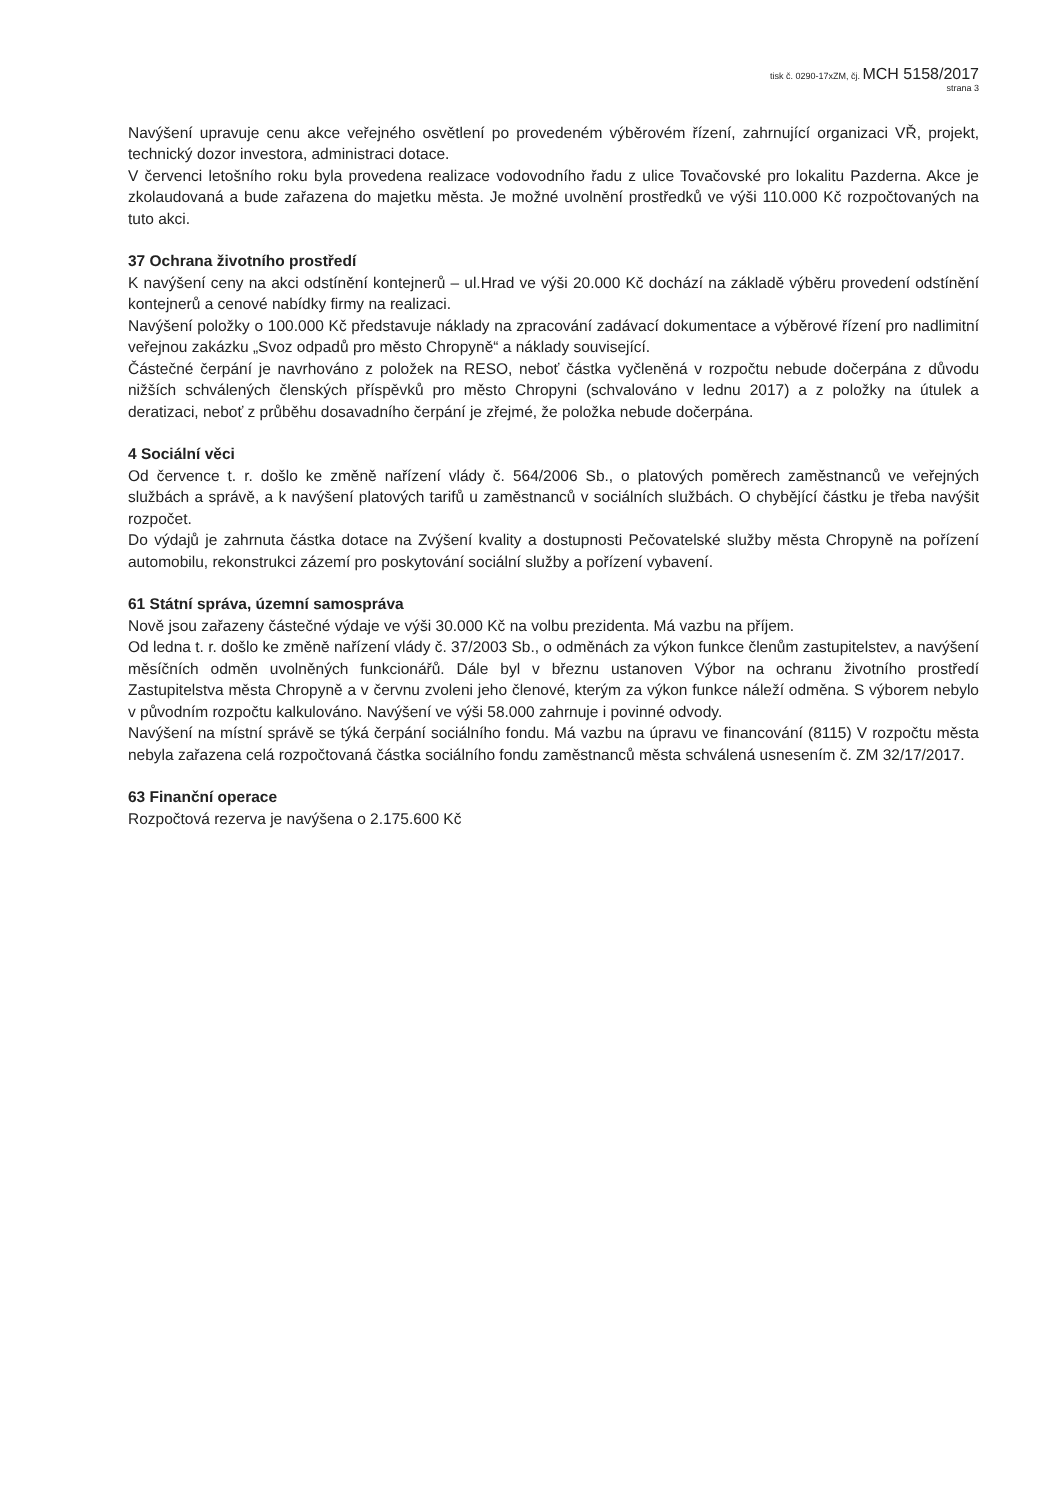tisk č. 0290-17xZM, čj. MCH 5158/2017
strana 3
Navýšení upravuje cenu akce veřejného osvětlení po provedeném výběrovém řízení, zahrnující organizaci VŘ, projekt, technický dozor investora, administraci dotace.
V červenci letošního roku byla provedena realizace vodovodního řadu z ulice Tovačovské pro lokalitu Pazderna. Akce je zkolaudovaná a bude zařazena do majetku města. Je možné uvolnění prostředků ve výši 110.000 Kč rozpočtovaných na tuto akci.
37 Ochrana životního prostředí
K navýšení ceny na akci odstínění kontejnerů – ul.Hrad ve výši 20.000 Kč dochází na základě výběru provedení odstínění kontejnerů a cenové nabídky firmy na realizaci.
Navýšení položky o 100.000 Kč představuje náklady na zpracování zadávací dokumentace a výběrové řízení pro nadlimitní veřejnou zakázku „Svoz odpadů pro město Chropyně“ a náklady související.
Částečné čerpání je navrhováno z položek na RESO, neboť částka vyčleněná v rozpočtu nebude dočerpána z důvodu nižších schválených členských příspěvků pro město Chropyni (schvalováno v lednu 2017) a z položky na útulek a deratizaci, neboť z průběhu dosavadního čerpání je zřejmé, že položka nebude dočerpána.
4 Sociální věci
Od července t. r. došlo ke změně nařízení vlády č. 564/2006 Sb., o platových poměrech zaměstnanců ve veřejných službách a správě, a k navýšení platových tarifů u zaměstnanců v sociálních službách. O chybějící částku je třeba navýšit rozpočet.
Do výdajů je zahrnuta částka dotace na Zvýšení kvality a dostupnosti Pečovatelské služby města Chropyně na pořízení automobilu, rekonstrukci zázemí pro poskytování sociální služby a pořízení vybavení.
61 Státní správa, územní samospráva
Nově jsou zařazeny částečné výdaje ve výši 30.000 Kč na volbu prezidenta. Má vazbu na příjem.
Od ledna t. r. došlo ke změně nařízení vlády č. 37/2003 Sb., o odměnách za výkon funkce členům zastupitelstev, a navýšení měsíčních odměn uvolněných funkcionářů. Dále byl v březnu ustanoven Výbor na ochranu životního prostředí Zastupitelstva města Chropyně a v červnu zvoleni jeho členové, kterým za výkon funkce náleží odměna. S výborem nebylo v původním rozpočtu kalkulováno. Navýšení ve výši 58.000 zahrnuje i povinné odvody.
Navýšení na místní správě se týká čerpání sociálního fondu. Má vazbu na úpravu ve financování (8115) V rozpočtu města nebyla zařazena celá rozpočtovaná částka sociálního fondu zaměstnanců města schválená usnesením č. ZM 32/17/2017.
63 Finanční operace
Rozpočtová rezerva je navýšena o 2.175.600 Kč